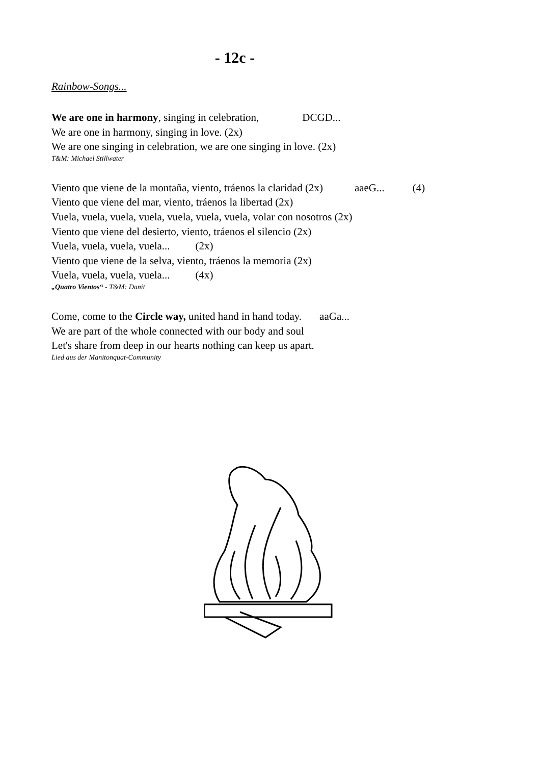- 12c -
Rainbow-Songs...
We are one in harmony, singing in celebration, DCGD...
We are one in harmony, singing in love. (2x)
We are one singing in celebration, we are one singing in love. (2x)
T&M: Michael Stillwater
Viento que viene de la montaña, viento, tráenos la claridad (2x) aaeG... (4)
Viento que viene del mar, viento, tráenos la libertad (2x)
Vuela, vuela, vuela, vuela, vuela, vuela, vuela, volar con nosotros (2x)
Viento que viene del desierto, viento, tráenos el silencio (2x)
Vuela, vuela, vuela, vuela... (2x)
Viento que viene de la selva, viento, tráenos la memoria (2x)
Vuela, vuela, vuela, vuela... (4x)
„Quatro Vientos“ - T&M: Danit
Come, come to the Circle way, united hand in hand today. aaGa...
We are part of the whole connected with our body and soul
Let's share from deep in our hearts nothing can keep us apart.
Lied aus der Manitonquat-Community